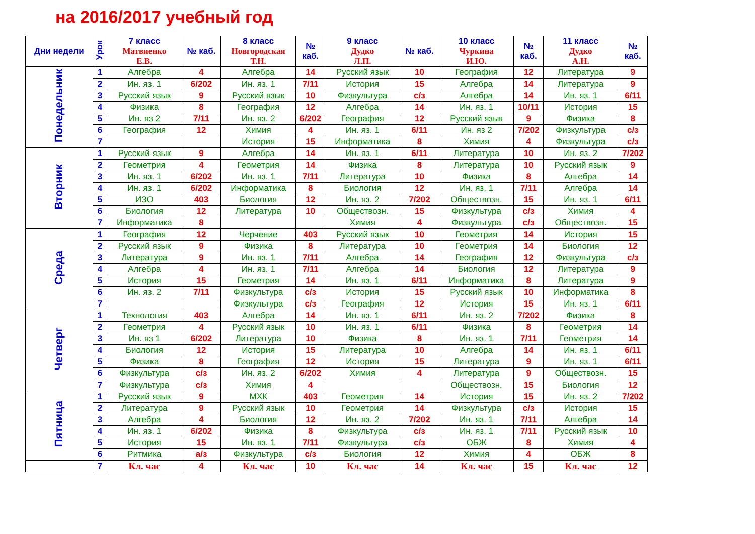на 2016/2017 учебный год
| Дни недели | Урок | 7 класс Матвиенко Е.В. | № каб. | 8 класс Новгородская Т.Н. | № каб. | 9 класс Дудко Л.П. | № каб. | 10 класс Чуркина И.Ю. | № каб. | 11 класс Дудко А.Н. | № каб. |
| --- | --- | --- | --- | --- | --- | --- | --- | --- | --- | --- | --- |
| Понедельник | 1 | Алгебра | 4 | Алгебра | 14 | Русский язык | 10 | География | 12 | Литература | 9 |
| | 2 | Ин. яз. 1 | 6/202 | Ин. яз. 1 | 7/11 | История | 15 | Алгебра | 14 | Литература | 9 |
| | 3 | Русский язык | 9 | Русский язык | 10 | Физкультура | с/з | Алгебра | 14 | Ин. яз. 1 | 6/11 |
| | 4 | Физика | 8 | География | 12 | Алгебра | 14 | Ин. яз. 1 | 10/11 | История | 15 |
| | 5 | Ин. яз 2 | 7/11 | Ин. яз. 2 | 6/202 | География | 12 | Русский язык | 9 | Физика | 8 |
| | 6 | География | 12 | Химия | 4 | Ин. яз. 1 | 6/11 | Ин. яз 2 | 7/202 | Физкультура | с/з |
| | 7 | | | История | 15 | Информатика | 8 | Химия | 4 | Физкультура | с/з |
| Вторник | 1 | Русский язык | 9 | Алгебра | 14 | Ин. яз. 1 | 6/11 | Литература | 10 | Ин. яз. 2 | 7/202 |
| | 2 | Геометрия | 4 | Геометрия | 14 | Физика | 8 | Литература | 10 | Русский язык | 9 |
| | 3 | Ин. яз. 1 | 6/202 | Ин. яз. 1 | 7/11 | Литература | 10 | Физика | 8 | Алгебра | 14 |
| | 4 | Ин. яз. 1 | 6/202 | Информатика | 8 | Биология | 12 | Ин. яз. 1 | 7/11 | Алгебра | 14 |
| | 5 | ИЗО | 403 | Биология | 12 | Ин. яз. 2 | 7/202 | Обществозн. | 15 | Ин. яз. 1 | 6/11 |
| | 6 | Биология | 12 | Литература | 10 | Обществозн. | 15 | Физкультура | с/з | Химия | 4 |
| | 7 | Информатика | 8 | | | Химия | 4 | Физкультура | с/з | Обществозн. | 15 |
| Среда | 1 | География | 12 | Черчение | 403 | Русский язык | 10 | Геометрия | 14 | История | 15 |
| | 2 | Русский язык | 9 | Физика | 8 | Литература | 10 | Геометрия | 14 | Биология | 12 |
| | 3 | Литература | 9 | Ин. яз. 1 | 7/11 | Алгебра | 14 | География | 12 | Физкультура | с/з |
| | 4 | Алгебра | 4 | Ин. яз. 1 | 7/11 | Алгебра | 14 | Биология | 12 | Литература | 9 |
| | 5 | История | 15 | Геометрия | 14 | Ин. яз. 1 | 6/11 | Информатика | 8 | Литература | 9 |
| | 6 | Ин. яз. 2 | 7/11 | Физкультура | с/з | История | 15 | Русский язык | 10 | Информатика | 8 |
| | 7 | | | Физкультура | с/з | География | 12 | История | 15 | Ин. яз. 1 | 6/11 |
| Четверг | 1 | Технология | 403 | Алгебра | 14 | Ин. яз. 1 | 6/11 | Ин. яз. 2 | 7/202 | Физика | 8 |
| | 2 | Геометрия | 4 | Русский язык | 10 | Ин. яз. 1 | 6/11 | Физика | 8 | Геометрия | 14 |
| | 3 | Ин. яз 1 | 6/202 | Литература | 10 | Физика | 8 | Ин. яз. 1 | 7/11 | Геометрия | 14 |
| | 4 | Биология | 12 | История | 15 | Литература | 10 | Алгебра | 14 | Ин. яз. 1 | 6/11 |
| | 5 | Физика | 8 | География | 12 | История | 15 | Литература | 9 | Ин. яз. 1 | 6/11 |
| | 6 | Физкультура | с/з | Ин. яз. 2 | 6/202 | Химия | 4 | Литература | 9 | Обществозн. | 15 |
| | 7 | Физкультура | с/з | Химия | 4 | | | Обществозн. | 15 | Биология | 12 |
| Пятница | 1 | Русский язык | 9 | МХК | 403 | Геометрия | 14 | История | 15 | Ин. яз. 2 | 7/202 |
| | 2 | Литература | 9 | Русский язык | 10 | Геометрия | 14 | Физкультура | с/з | История | 15 |
| | 3 | Алгебра | 4 | Биология | 12 | Ин. яз. 2 | 7/202 | Ин. яз. 1 | 7/11 | Алгебра | 14 |
| | 4 | Ин. яз. 1 | 6/202 | Физика | 8 | Физкультура | с/з | Ин. яз. 1 | 7/11 | Русский язык | 10 |
| | 5 | История | 15 | Ин. яз. 1 | 7/11 | Физкультура | с/з | ОБЖ | 8 | Химия | 4 |
| | 6 | Ритмика | а/з | Физкультура | с/з | Биология | 12 | Химия | 4 | ОБЖ | 8 |
| | 7 | Кл. час | 4 | Кл. час | 10 | Кл. час | 14 | Кл. час | 15 | Кл. час | 12 |